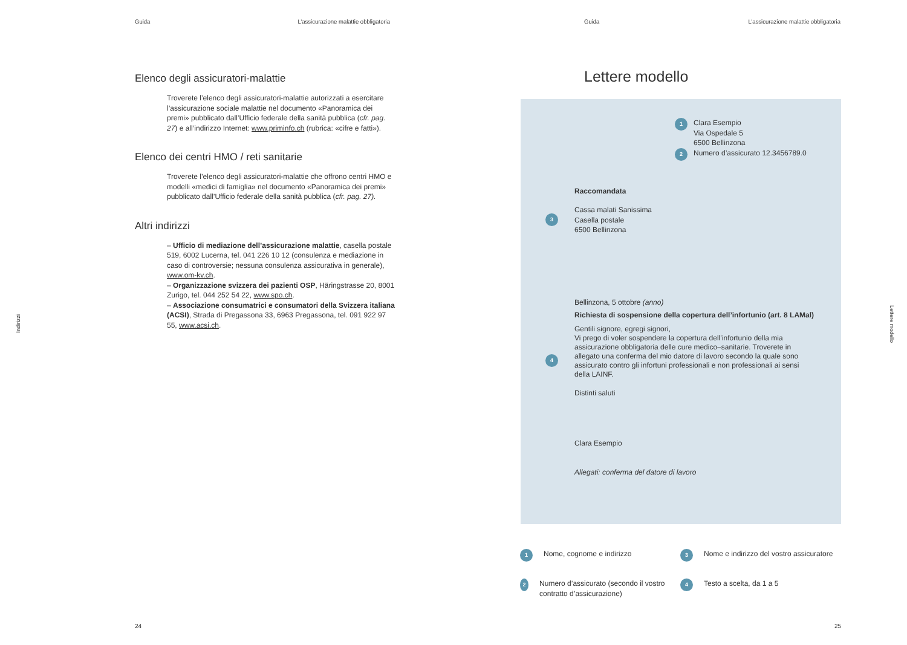Guida L’assicurazione malattie obbligatoria
Elenco degli assicuratori-malattie
Troverete l’elenco degli assicuratori-malattie autorizzati a esercitare l’assicurazione sociale malattie nel documento «Panoramica dei premi» pubblicato dall’Ufficio federale della sanità pubblica (cfr. pag. 27) e all’indirizzo Internet: www.priminfo.ch (rubrica: «cifre e fatti»).
Elenco dei centri HMO / reti sanitarie
Troverete l’elenco degli assicuratori-malattie che offrono centri HMO e modelli «medici di famiglia» nel documento «Panoramica dei premi» pubblicato dall’Ufficio federale della sanità pubblica (cfr. pag. 27).
Altri indirizzi
– Ufficio di mediazione dell’assicurazione malattie, casella postale 519, 6002 Lucerna, tel. 041 226 10 12 (consulenza e mediazione in caso di controversie; nessuna consulenza assicurativa in generale), www.om-kv.ch.
– Organizzazione svizzera dei pazienti OSP, Häringstrasse 20, 8001 Zurigo, tel. 044 252 54 22, www.spo.ch.
– Associazione consumatrici e consumatori della Svizzera italiana (ACSI), Strada di Pregassona 33, 6963 Pregassona, tel. 091 922 97 55, www.acsi.ch.
Indirizzi
24
Guida L’assicurazione malattie obbligatoria
Lettere modello
1
Clara Esempio
Via Ospedale 5
6500 Bellinzona
2
Numero d’assicurato 12.3456789.0
Raccomandata
3
Cassa malati Sanissima
Casella postale
6500 Bellinzona
Bellinzona, 5 ottobre (anno)
Richiesta di sospensione della copertura dell’infortunio (art. 8 LAMal)
Gentili signore, egregi signori,
Vi prego di voler sospendere la copertura dell’infortunio della mia assicurazione obbligatoria delle cure medico–sanitarie. Troverete in allegato una conferma del mio datore di lavoro secondo la quale sono assicurato contro gli infortuni professionali e non professionali ai sensi della LAINF.
Distinti saluti
Clara Esempio
Allegati: conferma del datore di lavoro
4
1
Nome, cognome e indirizzo
3
Nome e indirizzo del vostro assicuratore
2
Numero d’assicurato (secondo il vostro contratto d’assicurazione)
4
Testo a scelta, da 1 a 5
Lettere modello
25